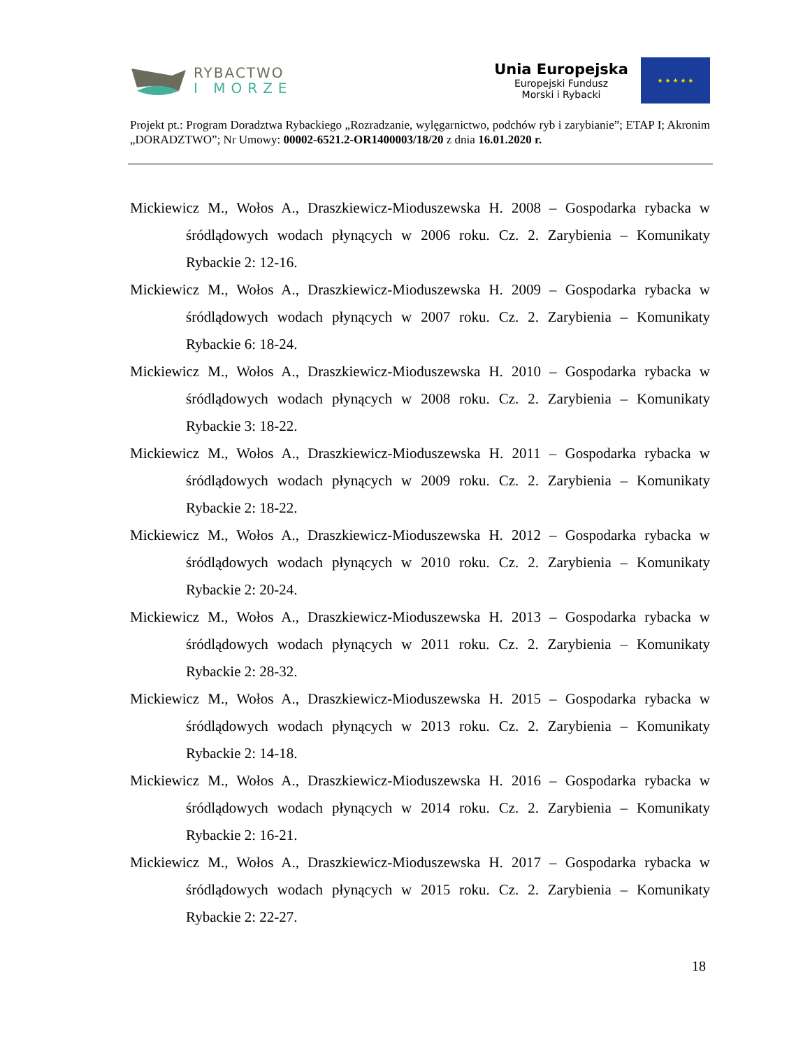RYBACTWO
I MORZE
Unia Europejska
Europejski Fundusz
Morski i Rybacki
★ ★ ★ ★ ★
Projekt pt.: Program Doradztwa Rybackiego „Rozradzanie, wylęgarnictwo, podchów ryb i zarybianie”; ETAP I; Akronim „DORADZTWO”; Nr Umowy: 00002-6521.2-OR1400003/18/20 z dnia 16.01.2020 r.
Mickiewicz M., Wołos A., Draszkiewicz-Mioduszewska H. 2008 – Gospodarka rybacka w śródlądowych wodach płynących w 2006 roku. Cz. 2. Zarybienia – Komunikaty Rybackie 2: 12-16.
Mickiewicz M., Wołos A., Draszkiewicz-Mioduszewska H. 2009 – Gospodarka rybacka w śródlądowych wodach płynących w 2007 roku. Cz. 2. Zarybienia – Komunikaty Rybackie 6: 18-24.
Mickiewicz M., Wołos A., Draszkiewicz-Mioduszewska H. 2010 – Gospodarka rybacka w śródlądowych wodach płynących w 2008 roku. Cz. 2. Zarybienia – Komunikaty Rybackie 3: 18-22.
Mickiewicz M., Wołos A., Draszkiewicz-Mioduszewska H. 2011 – Gospodarka rybacka w śródlądowych wodach płynących w 2009 roku. Cz. 2. Zarybienia – Komunikaty Rybackie 2: 18-22.
Mickiewicz M., Wołos A., Draszkiewicz-Mioduszewska H. 2012 – Gospodarka rybacka w śródlądowych wodach płynących w 2010 roku. Cz. 2. Zarybienia – Komunikaty Rybackie 2: 20-24.
Mickiewicz M., Wołos A., Draszkiewicz-Mioduszewska H. 2013 – Gospodarka rybacka w śródlądowych wodach płynących w 2011 roku. Cz. 2. Zarybienia – Komunikaty Rybackie 2: 28-32.
Mickiewicz M., Wołos A., Draszkiewicz-Mioduszewska H. 2015 – Gospodarka rybacka w śródlądowych wodach płynących w 2013 roku. Cz. 2. Zarybienia – Komunikaty Rybackie 2: 14-18.
Mickiewicz M., Wołos A., Draszkiewicz-Mioduszewska H. 2016 – Gospodarka rybacka w śródlądowych wodach płynących w 2014 roku. Cz. 2. Zarybienia – Komunikaty Rybackie 2: 16-21.
Mickiewicz M., Wołos A., Draszkiewicz-Mioduszewska H. 2017 – Gospodarka rybacka w śródlądowych wodach płynących w 2015 roku. Cz. 2. Zarybienia – Komunikaty Rybackie 2: 22-27.
18